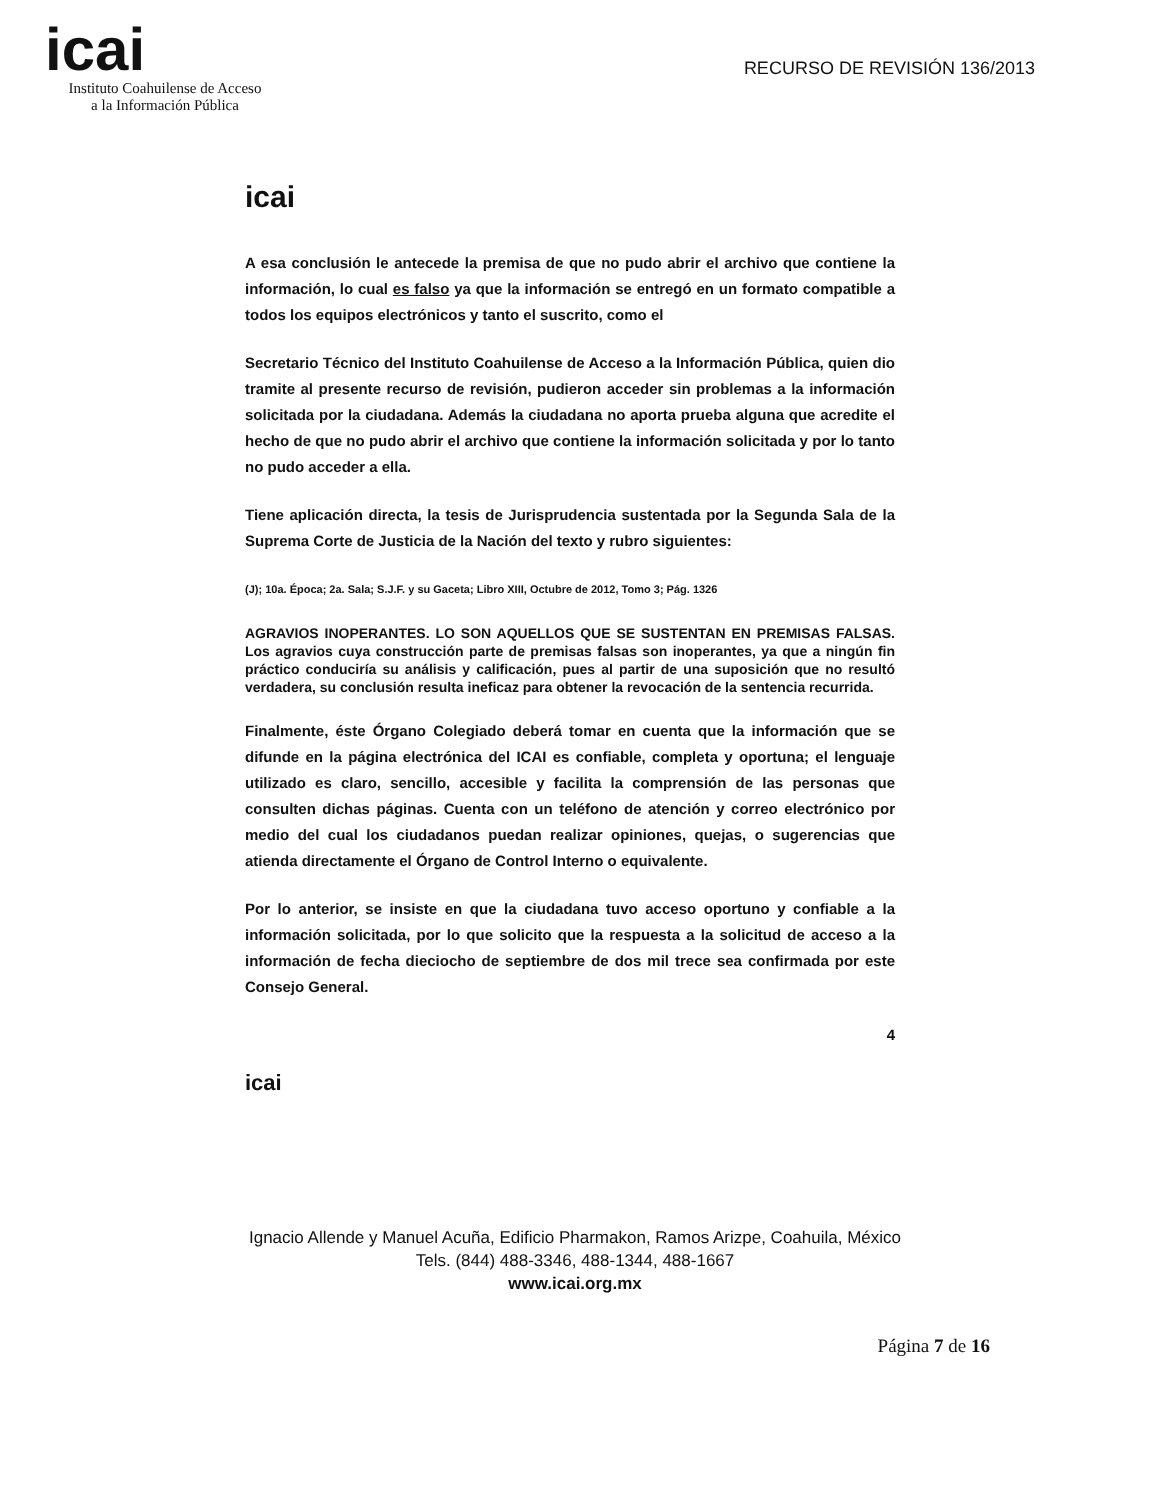icai
Instituto Coahuilense de Acceso
a la Información Pública
RECURSO DE REVISIÓN 136/2013
icai
A esa conclusión le antecede la premisa de que no pudo abrir el archivo que contiene la información, lo cual es falso ya que la información se entregó en un formato compatible a todos los equipos electrónicos y tanto el suscrito, como el
Secretario Técnico del Instituto Coahuilense de Acceso a la Información Pública, quien dio tramite al presente recurso de revisión, pudieron acceder sin problemas a la información solicitada por la ciudadana. Además la ciudadana no aporta prueba alguna que acredite el hecho de que no pudo abrir el archivo que contiene la información solicitada y por lo tanto no pudo acceder a ella.
Tiene aplicación directa, la tesis de Jurisprudencia sustentada por la Segunda Sala de la Suprema Corte de Justicia de la Nación del texto y rubro siguientes:
(J); 10a. Época; 2a. Sala; S.J.F. y su Gaceta; Libro XIII, Octubre de 2012, Tomo 3; Pág. 1326
AGRAVIOS INOPERANTES. LO SON AQUELLOS QUE SE SUSTENTAN EN PREMISAS FALSAS. Los agravios cuya construcción parte de premisas falsas son inoperantes, ya que a ningún fin práctico conduciría su análisis y calificación, pues al partir de una suposición que no resultó verdadera, su conclusión resulta ineficaz para obtener la revocación de la sentencia recurrida.
Finalmente, éste Órgano Colegiado deberá tomar en cuenta que la información que se difunde en la página electrónica del ICAI es confiable, completa y oportuna; el lenguaje utilizado es claro, sencillo, accesible y facilita la comprensión de las personas que consulten dichas páginas. Cuenta con un teléfono de atención y correo electrónico por medio del cual los ciudadanos puedan realizar opiniones, quejas, o sugerencias que atienda directamente el Órgano de Control Interno o equivalente.
Por lo anterior, se insiste en que la ciudadana tuvo acceso oportuno y confiable a la información solicitada, por lo que solicito que la respuesta a la solicitud de acceso a la información de fecha dieciocho de septiembre de dos mil trece sea confirmada por este Consejo General.
4
icai
Ignacio Allende y Manuel Acuña, Edificio Pharmakon, Ramos Arizpe, Coahuila, México
Tels. (844) 488-3346, 488-1344, 488-1667
www.icai.org.mx
Página 7 de 16